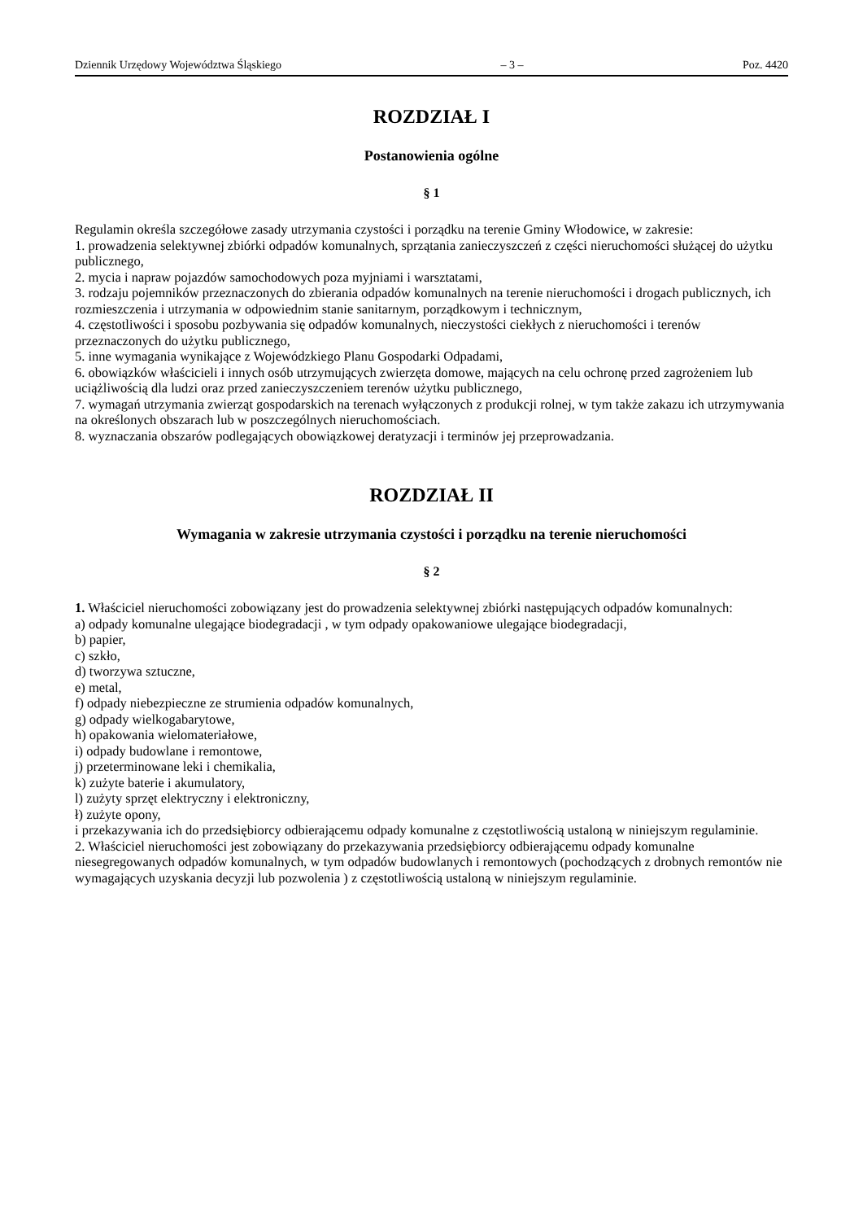Dziennik Urzędowy Województwa Śląskiego – 3 – Poz. 4420
ROZDZIAŁ I
Postanowienia ogólne
§ 1
Regulamin określa szczegółowe zasady utrzymania czystości i porządku na terenie Gminy Włodowice, w zakresie:
1. prowadzenia selektywnej zbiórki odpadów komunalnych, sprzątania zanieczyszczeń z części nieruchomości służącej do użytku publicznego,
2. mycia i napraw pojazdów samochodowych poza myjniami i warsztatami,
3. rodzaju pojemników przeznaczonych do zbierania odpadów komunalnych na terenie nieruchomości i drogach publicznych, ich rozmieszczenia i utrzymania w odpowiednim stanie sanitarnym, porządkowym i technicznym,
4. częstotliwości i sposobu pozbywania się odpadów komunalnych, nieczystości ciekłych z nieruchomości i terenów przeznaczonych do użytku publicznego,
5. inne wymagania wynikające z Wojewódzkiego Planu Gospodarki Odpadami,
6. obowiązków właścicieli i innych osób utrzymujących zwierzęta domowe, mających na celu ochronę przed zagrożeniem lub uciążliwością dla ludzi oraz przed zanieczyszczeniem terenów użytku publicznego,
7. wymagań utrzymania zwierząt gospodarskich na terenach wyłączonych z produkcji rolnej, w tym także zakazu ich utrzymywania na określonych obszarach lub w poszczególnych nieruchomościach.
8. wyznaczania obszarów podlegających obowiązkowej deratyzacji i terminów jej przeprowadzania.
ROZDZIAŁ II
Wymagania w zakresie utrzymania czystości i porządku na terenie nieruchomości
§ 2
1. Właściciel nieruchomości zobowiązany jest do prowadzenia selektywnej zbiórki następujących odpadów komunalnych:
a) odpady komunalne ulegające biodegradacji , w tym odpady opakowaniowe ulegające biodegradacji,
b) papier,
c) szkło,
d) tworzywa sztuczne,
e) metal,
f) odpady niebezpieczne ze strumienia odpadów komunalnych,
g) odpady wielkogabarytowe,
h) opakowania wielomateriałowe,
i) odpady budowlane i remontowe,
j) przeterminowane leki i chemikalia,
k) zużyte baterie i akumulatory,
l) zużyty sprzęt elektryczny i elektroniczny,
ł) zużyte opony,
i przekazywania ich do przedsiębiorcy odbierającemu odpady komunalne z częstotliwością ustaloną w niniejszym regulaminie.
2. Właściciel nieruchomości jest zobowiązany do przekazywania przedsiębiorcy odbierającemu odpady komunalne niesegregowanych odpadów komunalnych, w tym odpadów budowlanych i remontowych (pochodzących z drobnych remontów nie wymagających uzyskania decyzji lub pozwolenia ) z częstotliwością ustaloną w niniejszym regulaminie.